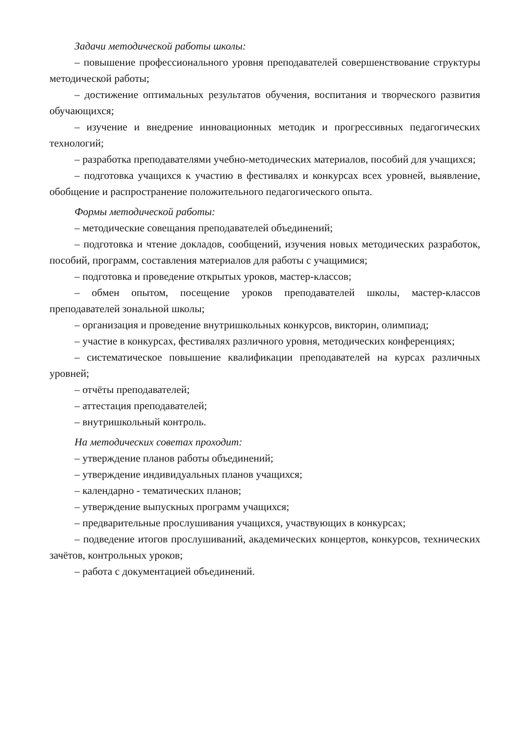Задачи методической работы школы:
– повышение профессионального уровня преподавателей совершенствование структуры методической работы;
– достижение оптимальных результатов обучения, воспитания и творческого развития обучающихся;
– изучение и внедрение инновационных методик и прогрессивных педагогических технологий;
– разработка преподавателями учебно-методических материалов, пособий для учащихся;
– подготовка учащихся к участию в фестивалях и конкурсах всех уровней, выявление, обобщение и распространение положительного педагогического опыта.
Формы методической работы:
– методические совещания преподавателей объединений;
– подготовка и чтение докладов, сообщений, изучения новых методических разработок, пособий, программ, составления материалов для работы с учащимися;
– подготовка и проведение открытых уроков, мастер-классов;
– обмен опытом, посещение уроков преподавателей школы, мастер-классов преподавателей зональной школы;
– организация и проведение внутришкольных конкурсов, викторин, олимпиад;
– участие в конкурсах, фестивалях различного уровня, методических конференциях;
– систематическое повышение квалификации преподавателей на курсах различных уровней;
– отчёты преподавателей;
– аттестация преподавателей;
– внутришкольный контроль.
На методических советах проходит:
– утверждение планов работы объединений;
– утверждение индивидуальных планов учащихся;
– календарно - тематических планов;
– утверждение выпускных программ учащихся;
– предварительные прослушивания учащихся, участвующих в конкурсах;
– подведение итогов прослушиваний, академических концертов, конкурсов, технических зачётов, контрольных уроков;
– работа с документацией объединений.